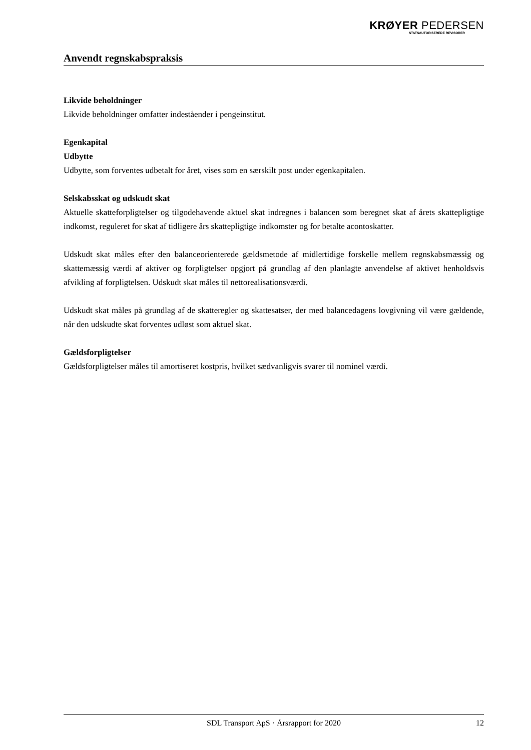KRØYER PEDERSEN
STATSAUTORISEREDE REVISORER
Anvendt regnskabspraksis
Likvide beholdninger
Likvide beholdninger omfatter indeståender i pengeinstitut.
Egenkapital
Udbytte
Udbytte, som forventes udbetalt for året, vises som en særskilt post under egenkapitalen.
Selskabsskat og udskudt skat
Aktuelle skatteforpligtelser og tilgodehavende aktuel skat indregnes i balancen som beregnet skat af årets skattepligtige indkomst, reguleret for skat af tidligere års skattepligtige indkomster og for betalte acontoskatter.
Udskudt skat måles efter den balanceorienterede gældsmetode af midlertidige forskelle mellem regnskabsmæssig og skattemæssig værdi af aktiver og forpligtelser opgjort på grundlag af den planlagte anvendelse af aktivet henholdsvis afvikling af forpligtelsen. Udskudt skat måles til nettorealisationsværdi.
Udskudt skat måles på grundlag af de skatteregler og skattesatser, der med balancedagens lovgivning vil være gældende, når den udskudte skat forventes udløst som aktuel skat.
Gældsforpligtelser
Gældsforpligtelser måles til amortiseret kostpris, hvilket sædvanligvis svarer til nominel værdi.
SDL Transport ApS · Årsrapport for 2020 12